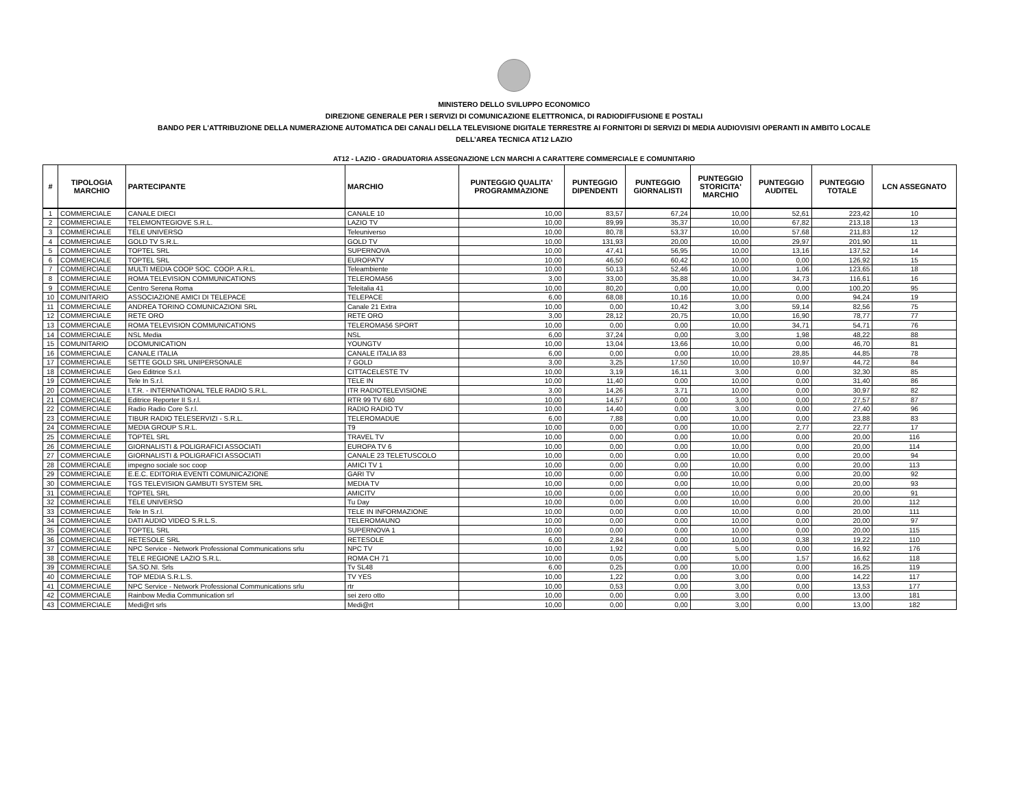MINISTERO DELLO SVILUPPO ECONOMICO
DIREZIONE GENERALE PER I SERVIZI DI COMUNICAZIONE ELETTRONICA, DI RADIODIFFUSIONE E POSTALI
BANDO PER L'ATTRIBUZIONE DELLA NUMERAZIONE AUTOMATICA DEI CANALI DELLA TELEVISIONE DIGITALE TERRESTRE AI FORNITORI DI SERVIZI DI MEDIA AUDIOVISIVI OPERANTI IN AMBITO LOCALE
DELL’AREA TECNICA AT12 LAZIO
AT12 - LAZIO - GRADUATORIA ASSEGNAZIONE LCN MARCHI A CARATTERE COMMERCIALE E COMUNITARIO
| # | TIPOLOGIA MARCHIO | PARTECIPANTE | MARCHIO | PUNTEGGIO QUALITA' PROGRAMMAZIONE | PUNTEGGIO DIPENDENTI | PUNTEGGIO GIORNALISTI | PUNTEGGIO STORICITA' MARCHIO | PUNTEGGIO AUDITEL | PUNTEGGIO TOTALE | LCN ASSEGNATO |
| --- | --- | --- | --- | --- | --- | --- | --- | --- | --- | --- |
| 1 | COMMERCIALE | CANALE DIECI | CANALE 10 | 10,00 | 83,57 | 67,24 | 10,00 | 52,61 | 223,42 | 10 |
| 2 | COMMERCIALE | TELEMONTEGIOVE S.R.L. | LAZIO TV | 10,00 | 89,99 | 35,37 | 10,00 | 67,82 | 213,18 | 13 |
| 3 | COMMERCIALE | TELE UNIVERSO | Teleuniverso | 10,00 | 80,78 | 53,37 | 10,00 | 57,68 | 211,83 | 12 |
| 4 | COMMERCIALE | GOLD TV S.R.L. | GOLD TV | 10,00 | 131,93 | 20,00 | 10,00 | 29,97 | 201,90 | 11 |
| 5 | COMMERCIALE | TOPTEL SRL | SUPERNOVA | 10,00 | 47,41 | 56,95 | 10,00 | 13,16 | 137,52 | 14 |
| 6 | COMMERCIALE | TOPTEL SRL | EUROPATV | 10,00 | 46,50 | 60,42 | 10,00 | 0,00 | 126,92 | 15 |
| 7 | COMMERCIALE | MULTI MEDIA COOP SOC. COOP. A.R.L. | Teleambiente | 10,00 | 50,13 | 52,46 | 10,00 | 1,06 | 123,65 | 18 |
| 8 | COMMERCIALE | ROMA TELEVISION COMMUNICATIONS | TELEROMA56 | 3,00 | 33,00 | 35,88 | 10,00 | 34,73 | 116,61 | 16 |
| 9 | COMMERCIALE | Centro Serena Roma | Teleitalia 41 | 10,00 | 80,20 | 0,00 | 10,00 | 0,00 | 100,20 | 95 |
| 10 | COMUNITARIO | ASSOCIAZIONE AMICI DI TELEPACE | TELEPACE | 6,00 | 68,08 | 10,16 | 10,00 | 0,00 | 94,24 | 19 |
| 11 | COMMERCIALE | ANDREA TORINO COMUNICAZIONI SRL | Canale 21 Extra | 10,00 | 0,00 | 10,42 | 3,00 | 59,14 | 82,56 | 75 |
| 12 | COMMERCIALE | RETE ORO | RETE ORO | 3,00 | 28,12 | 20,75 | 10,00 | 16,90 | 78,77 | 77 |
| 13 | COMMERCIALE | ROMA TELEVISION COMMUNICATIONS | TELEROMA56 SPORT | 10,00 | 0,00 | 0,00 | 10,00 | 34,71 | 54,71 | 76 |
| 14 | COMMERCIALE | NSL Media | NSL | 6,00 | 37,24 | 0,00 | 3,00 | 1,98 | 48,22 | 88 |
| 15 | COMUNITARIO | DCOMUNICATION | YOUNGTV | 10,00 | 13,04 | 13,66 | 10,00 | 0,00 | 46,70 | 81 |
| 16 | COMMERCIALE | CANALE ITALIA | CANALE ITALIA 83 | 6,00 | 0,00 | 0,00 | 10,00 | 28,85 | 44,85 | 78 |
| 17 | COMMERCIALE | SETTE GOLD SRL UNIPERSONALE | 7 GOLD | 3,00 | 3,25 | 17,50 | 10,00 | 10,97 | 44,72 | 84 |
| 18 | COMMERCIALE | Geo Editrice S.r.l. | CITTACELESTE TV | 10,00 | 3,19 | 16,11 | 3,00 | 0,00 | 32,30 | 85 |
| 19 | COMMERCIALE | Tele In S.r.l. | TELE IN | 10,00 | 11,40 | 0,00 | 10,00 | 0,00 | 31,40 | 86 |
| 20 | COMMERCIALE | I.T.R. - INTERNATIONAL TELE RADIO S.R.L. | ITR RADIOTELEVISIONE | 3,00 | 14,26 | 3,71 | 10,00 | 0,00 | 30,97 | 82 |
| 21 | COMMERCIALE | Editrice Reporter II S.r.l. | RTR 99 TV 680 | 10,00 | 14,57 | 0,00 | 3,00 | 0,00 | 27,57 | 87 |
| 22 | COMMERCIALE | Radio Radio Core S.r.l. | RADIO RADIO TV | 10,00 | 14,40 | 0,00 | 3,00 | 0,00 | 27,40 | 96 |
| 23 | COMMERCIALE | TIBUR RADIO TELESERVIZI - S.R.L. | TELEROMADUE | 6,00 | 7,88 | 0,00 | 10,00 | 0,00 | 23,88 | 83 |
| 24 | COMMERCIALE | MEDIA GROUP S.R.L. | T9 | 10,00 | 0,00 | 0,00 | 10,00 | 2,77 | 22,77 | 17 |
| 25 | COMMERCIALE | TOPTEL SRL | TRAVEL TV | 10,00 | 0,00 | 0,00 | 10,00 | 0,00 | 20,00 | 116 |
| 26 | COMMERCIALE | GIORNALISTI & POLIGRAFICI ASSOCIATI | EUROPA TV 6 | 10,00 | 0,00 | 0,00 | 10,00 | 0,00 | 20,00 | 114 |
| 27 | COMMERCIALE | GIORNALISTI & POLIGRAFICI ASSOCIATI | CANALE 23 TELETUSCOLO | 10,00 | 0,00 | 0,00 | 10,00 | 0,00 | 20,00 | 94 |
| 28 | COMMERCIALE | impegno sociale soc coop | AMICI TV 1 | 10,00 | 0,00 | 0,00 | 10,00 | 0,00 | 20,00 | 113 |
| 29 | COMMERCIALE | E.E.C. EDITORIA EVENTI COMUNICAZIONE | GARI TV | 10,00 | 0,00 | 0,00 | 10,00 | 0,00 | 20,00 | 92 |
| 30 | COMMERCIALE | TGS TELEVISION GAMBUTI SYSTEM SRL | MEDIA TV | 10,00 | 0,00 | 0,00 | 10,00 | 0,00 | 20,00 | 93 |
| 31 | COMMERCIALE | TOPTEL SRL | AMICITV | 10,00 | 0,00 | 0,00 | 10,00 | 0,00 | 20,00 | 91 |
| 32 | COMMERCIALE | TELE UNIVERSO | Tu Day | 10,00 | 0,00 | 0,00 | 10,00 | 0,00 | 20,00 | 112 |
| 33 | COMMERCIALE | Tele In S.r.l. | TELE IN INFORMAZIONE | 10,00 | 0,00 | 0,00 | 10,00 | 0,00 | 20,00 | 111 |
| 34 | COMMERCIALE | DATI AUDIO VIDEO S.R.L.S. | TELEROMAUNO | 10,00 | 0,00 | 0,00 | 10,00 | 0,00 | 20,00 | 97 |
| 35 | COMMERCIALE | TOPTEL SRL | SUPERNOVA 1 | 10,00 | 0,00 | 0,00 | 10,00 | 0,00 | 20,00 | 115 |
| 36 | COMMERCIALE | RETESOLE SRL | RETESOLE | 6,00 | 2,84 | 0,00 | 10,00 | 0,38 | 19,22 | 110 |
| 37 | COMMERCIALE | NPC Service - Network Professional Communications srlu | NPC TV | 10,00 | 1,92 | 0,00 | 5,00 | 0,00 | 16,92 | 176 |
| 38 | COMMERCIALE | TELE REGIONE LAZIO S.R.L. | ROMA CH 71 | 10,00 | 0,05 | 0,00 | 5,00 | 1,57 | 16,62 | 118 |
| 39 | COMMERCIALE | SA.SO.NI. Srls | Tv SL48 | 6,00 | 0,25 | 0,00 | 10,00 | 0,00 | 16,25 | 119 |
| 40 | COMMERCIALE | TOP MEDIA S.R.L.S. | TV YES | 10,00 | 1,22 | 0,00 | 3,00 | 0,00 | 14,22 | 117 |
| 41 | COMMERCIALE | NPC Service - Network Professional Communications srlu | rtr | 10,00 | 0,53 | 0,00 | 3,00 | 0,00 | 13,53 | 177 |
| 42 | COMMERCIALE | Rainbow Media Communication srl | sei zero otto | 10,00 | 0,00 | 0,00 | 3,00 | 0,00 | 13,00 | 181 |
| 43 | COMMERCIALE | Medi@rt srls | Medi@rt | 10,00 | 0,00 | 0,00 | 3,00 | 0,00 | 13,00 | 182 |